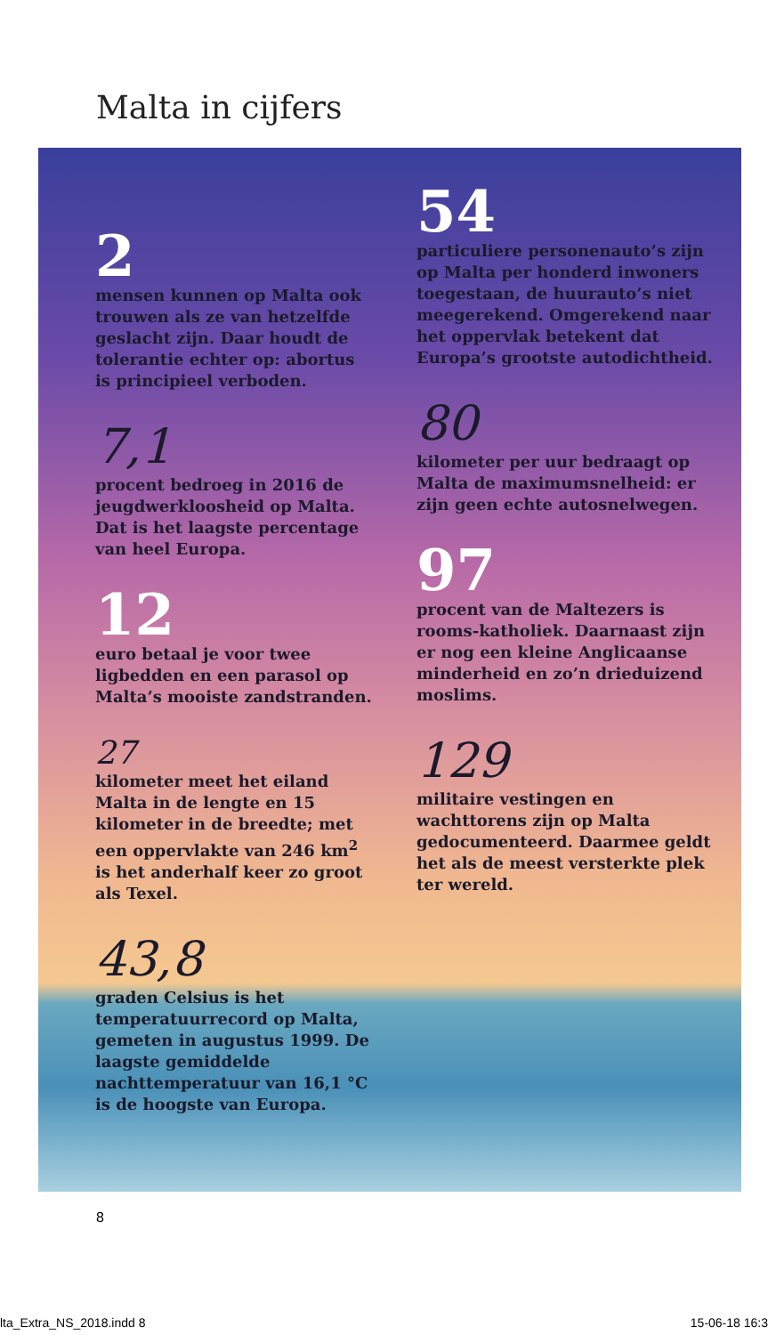Malta in cijfers
2
mensen kunnen op Malta ook trouwen als ze van hetzelfde geslacht zijn. Daar houdt de tolerantie echter op: abortus is principieel verboden.
7,1
procent bedroeg in 2016 de jeugdwerkloosheid op Malta. Dat is het laagste percentage van heel Europa.
12
euro betaal je voor twee ligbedden en een parasol op Malta’s mooiste zandstranden.
27
kilometer meet het eiland Malta in de lengte en 15 kilometer in de breedte; met een oppervlakte van 246 km<sup>2</sup> is het anderhalf keer zo groot als Texel.
43,8
graden Celsius is het temperatuurrecord op Malta, gemeten in augustus 1999. De laagste gemiddelde nachttemperatuur van 16,1 °C is de hoogste van Europa.
54
particuliere personenauto’s zijn op Malta per honderd inwoners toegestaan, de huurauto’s niet meegerekend. Omgerekend naar het oppervlak betekent dat Europa’s grootste autodichtheid.
80
kilometer per uur bedraagt op Malta de maximumsnelheid: er zijn geen echte autosnelwegen.
97
procent van de Maltezers is rooms-katholiek. Daarnaast zijn er nog een kleine Anglicaanse minderheid en zo’n drieduizend moslims.
129
militaire vestingen en wachttorens zijn op Malta gedocumenteerd. Daarmee geldt het als de meest versterkte plek ter wereld.
8
lta_Extra_NS_2018.indd 8 15-06-18 16:3